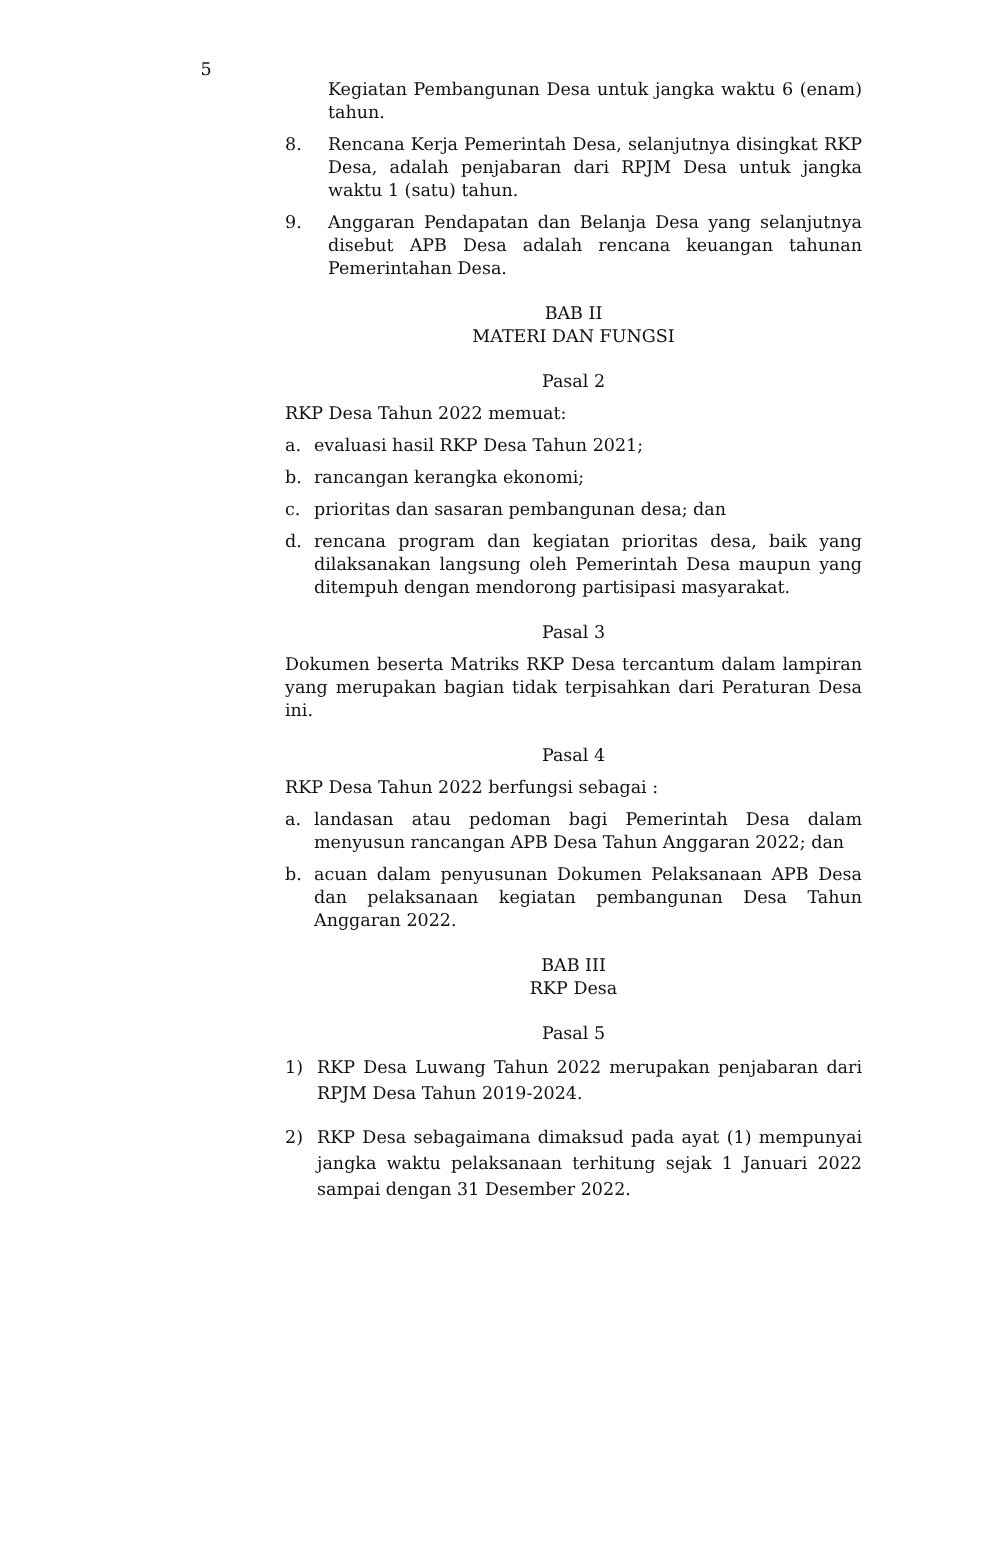5
Kegiatan Pembangunan Desa untuk jangka waktu 6 (enam) tahun.
8. Rencana Kerja Pemerintah Desa, selanjutnya disingkat RKP Desa, adalah penjabaran dari RPJM Desa untuk jangka waktu 1 (satu) tahun.
9. Anggaran Pendapatan dan Belanja Desa yang selanjutnya disebut APB Desa adalah rencana keuangan tahunan Pemerintahan Desa.
BAB II
MATERI DAN FUNGSI
Pasal 2
RKP Desa Tahun 2022 memuat:
a. evaluasi hasil RKP Desa Tahun 2021;
b. rancangan kerangka ekonomi;
c. prioritas dan sasaran pembangunan desa; dan
d. rencana program dan kegiatan prioritas desa, baik yang dilaksanakan langsung oleh Pemerintah Desa maupun yang ditempuh dengan mendorong partisipasi masyarakat.
Pasal 3
Dokumen beserta Matriks RKP Desa tercantum dalam lampiran yang merupakan bagian tidak terpisahkan dari Peraturan Desa ini.
Pasal 4
RKP Desa Tahun 2022 berfungsi sebagai :
a. landasan atau pedoman bagi Pemerintah Desa dalam menyusun rancangan APB Desa Tahun Anggaran 2022; dan
b. acuan dalam penyusunan Dokumen Pelaksanaan APB Desa dan pelaksanaan kegiatan pembangunan Desa Tahun Anggaran 2022.
BAB III
RKP Desa
Pasal 5
1) RKP Desa Luwang Tahun 2022 merupakan penjabaran dari RPJM Desa Tahun 2019-2024.
2) RKP Desa sebagaimana dimaksud pada ayat (1) mempunyai jangka waktu pelaksanaan terhitung sejak 1 Januari 2022 sampai dengan 31 Desember 2022.